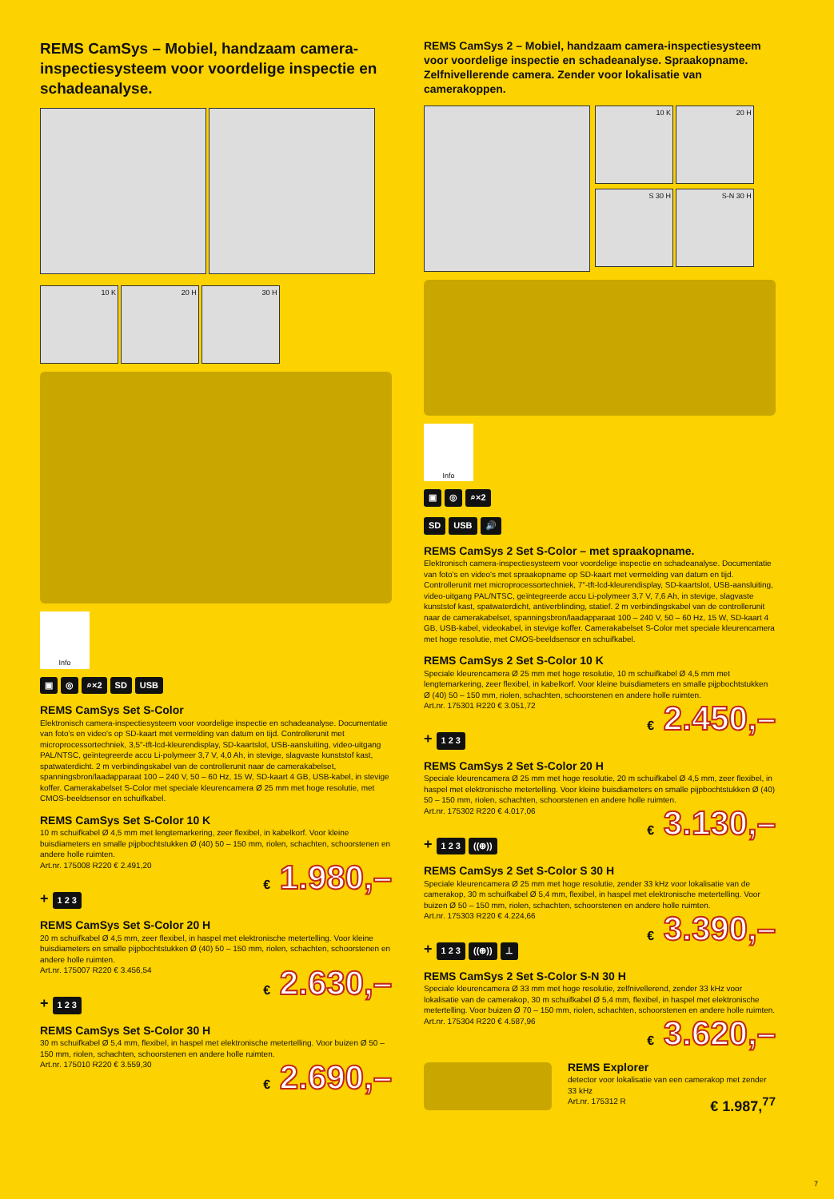REMS CamSys – Mobiel, handzaam camera-inspectiesysteem voor voordelige inspectie en schadeanalyse.
10 K 20 H 30 H
Info
▣ ◎ ⌕×2 SD USB
REMS CamSys Set S-Color
Elektronisch camera-inspectiesysteem voor voordelige inspectie en schadeanalyse. Documentatie van foto's en video's op SD-kaart met vermelding van datum en tijd. Controllerunit met microprocessortechniek, 3,5"-tft-lcd-kleurendisplay, SD-kaartslot, USB-aansluiting, video-uitgang PAL/NTSC, geïntegreerde accu Li-polymeer 3,7 V, 4,0 Ah, in stevige, slagvaste kunststof kast, spatwaterdicht. 2 m verbindingskabel van de controllerunit naar de camerakabelset, spanningsbron/laadapparaat 100 – 240 V, 50 – 60 Hz, 15 W, SD-kaart 4 GB, USB-kabel, in stevige koffer. Camerakabelset S-Color met speciale kleurencamera Ø 25 mm met hoge resolutie, met CMOS-beeldsensor en schuifkabel.
REMS CamSys Set S-Color 10 K
10 m schuifkabel Ø 4,5 mm met lengtemarkering, zeer flexibel, in kabelkorf. Voor kleine buisdiameters en smalle pijpbochtstukken Ø (40) 50 – 150 mm, riolen, schachten, schoorstenen en andere holle ruimten.
Art.nr. 175008 R220 € 2.491,20
€ 1.980,–
+ 1 2 3
REMS CamSys Set S-Color 20 H
20 m schuifkabel Ø 4,5 mm, zeer flexibel, in haspel met elektronische metertelling. Voor kleine buisdiameters en smalle pijpbochtstukken Ø (40) 50 – 150 mm, riolen, schachten, schoorstenen en andere holle ruimten.
Art.nr. 175007 R220 € 3.456,54
€ 2.630,–
+ 1 2 3
REMS CamSys Set S-Color 30 H
30 m schuifkabel Ø 5,4 mm, flexibel, in haspel met elektronische metertelling. Voor buizen Ø 50 – 150 mm, riolen, schachten, schoorstenen en andere holle ruimten.
Art.nr. 175010 R220 € 3.559,30
€ 2.690,–
REMS CamSys 2 – Mobiel, handzaam camera-inspectiesysteem voor voordelige inspectie en schadeanalyse. Spraakopname. Zelfnivellerende camera. Zender voor lokalisatie van camerakoppen.
10 K 20 H
S 30 H S-N 30 H
Info
▣ ◎ ⌕×2
SD USB 🔊
REMS CamSys 2 Set S-Color – met spraakopname.
Elektronisch camera-inspectiesysteem voor voordelige inspectie en schadeanalyse. Documentatie van foto's en video's met spraakopname op SD-kaart met vermelding van datum en tijd. Controllerunit met microprocessortechniek, 7"-tft-lcd-kleurendisplay, SD-kaartslot, USB-aansluiting, video-uitgang PAL/NTSC, geïntegreerde accu Li-polymeer 3,7 V, 7,6 Ah, in stevige, slagvaste kunststof kast, spatwaterdicht, antiverblinding, statief. 2 m verbindingskabel van de controllerunit naar de camerakabelset, spanningsbron/laadapparaat 100 – 240 V, 50 – 60 Hz, 15 W, SD-kaart 4 GB, USB-kabel, videokabel, in stevige koffer. Camerakabelset S-Color met speciale kleurencamera met hoge resolutie, met CMOS-beeldsensor en schuifkabel.
REMS CamSys 2 Set S-Color 10 K
Speciale kleurencamera Ø 25 mm met hoge resolutie, 10 m schuifkabel Ø 4,5 mm met lengtemarkering, zeer flexibel, in kabelkorf. Voor kleine buisdiameters en smalle pijpbochtstukken Ø (40) 50 – 150 mm, riolen, schachten, schoorstenen en andere holle ruimten.
Art.nr. 175301 R220 € 3.051,72
€ 2.450,–
+ 1 2 3
REMS CamSys 2 Set S-Color 20 H
Speciale kleurencamera Ø 25 mm met hoge resolutie, 20 m schuifkabel Ø 4,5 mm, zeer flexibel, in haspel met elektronische metertelling. Voor kleine buisdiameters en smalle pijpbochtstukken Ø (40) 50 – 150 mm, riolen, schachten, schoorstenen en andere holle ruimten.
Art.nr. 175302 R220 € 4.017,06
€ 3.130,–
+ 1 2 3 ((⊕))
REMS CamSys 2 Set S-Color S 30 H
Speciale kleurencamera Ø 25 mm met hoge resolutie, zender 33 kHz voor lokalisatie van de camerakop, 30 m schuifkabel Ø 5,4 mm, flexibel, in haspel met elektronische metertelling. Voor buizen Ø 50 – 150 mm, riolen, schachten, schoorstenen en andere holle ruimten.
Art.nr. 175303 R220 € 4.224,66
€ 3.390,–
+ 1 2 3 ((⊕)) ⊥
REMS CamSys 2 Set S-Color S-N 30 H
Speciale kleurencamera Ø 33 mm met hoge resolutie, zelfnivellerend, zender 33 kHz voor lokalisatie van de camerakop, 30 m schuifkabel Ø 5,4 mm, flexibel, in haspel met elektronische metertelling. Voor buizen Ø 70 – 150 mm, riolen, schachten, schoorstenen en andere holle ruimten.
Art.nr. 175304 R220 € 4.587,96
€ 3.620,–
REMS Explorer
detector voor lokalisatie van een camerakop met zender 33 kHz
Art.nr. 175312 R € 1.987,<sup>77</sup>
7